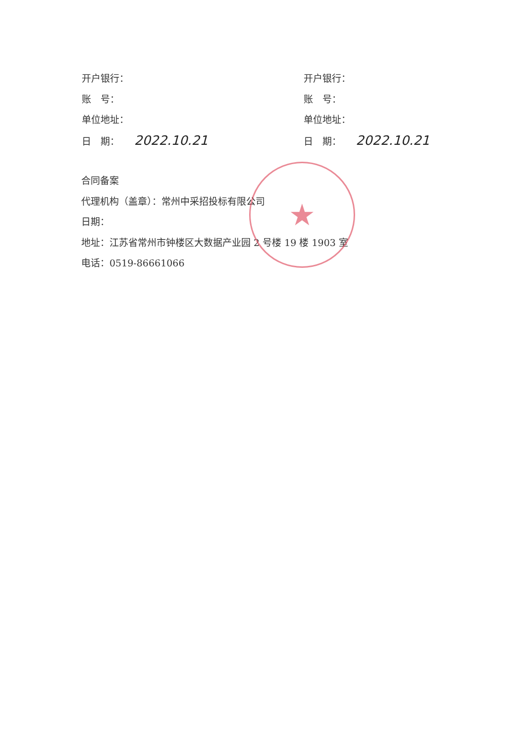★
开户银行：
账　号：
单位地址：
日　期： 2022.10.21
开户银行：
账　号：
单位地址：
日　期： 2022.10.21
合同备案
代理机构（盖章）：常州中采招投标有限公司
日期：
地址：江苏省常州市钟楼区大数据产业园 2 号楼 19 楼 1903 室
电话：0519-86661066